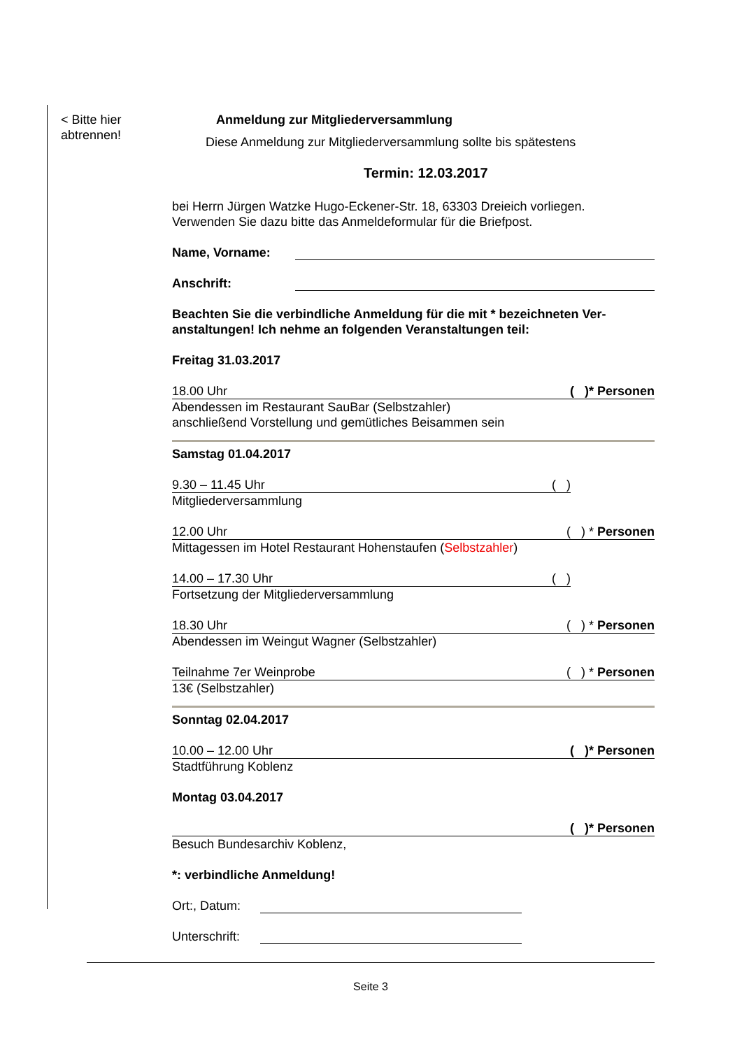< Bitte hier
abtrennen!
Anmeldung zur Mitgliederversammlung
Diese Anmeldung zur Mitgliederversammlung sollte bis spätestens
Termin: 12.03.2017
bei Herrn Jürgen Watzke Hugo-Eckener-Str. 18, 63303 Dreieich vorliegen.
Verwenden Sie dazu bitte das Anmeldeformular für die Briefpost.
Name, Vorname:
Anschrift:
Beachten Sie die verbindliche Anmeldung für die mit * bezeichneten Ver-anstaltungen! Ich nehme an folgenden Veranstaltungen teil:
Freitag 31.03.2017
18.00 Uhr ( )* Personen
Abendessen im Restaurant SauBar (Selbstzahler)
anschließend Vorstellung und gemütliches Beisammen sein
Samstag 01.04.2017
9.30 – 11.45 Uhr ( )
Mitgliederversammlung
12.00 Uhr ( ) * Personen
Mittagessen im Hotel Restaurant Hohenstaufen (Selbstzahler)
14.00 – 17.30 Uhr ( )
Fortsetzung der Mitgliederversammlung
18.30 Uhr ( ) * Personen
Abendessen im Weingut Wagner (Selbstzahler)
Teilnahme 7er Weinprobe ( ) * Personen
13€ (Selbstzahler)
Sonntag 02.04.2017
10.00 – 12.00 Uhr ( )* Personen
Stadtführung Koblenz
Montag 03.04.2017
( )* Personen
Besuch Bundesarchiv Koblenz,
*: verbindliche Anmeldung!
Ort:, Datum:
Unterschrift:
Seite 3